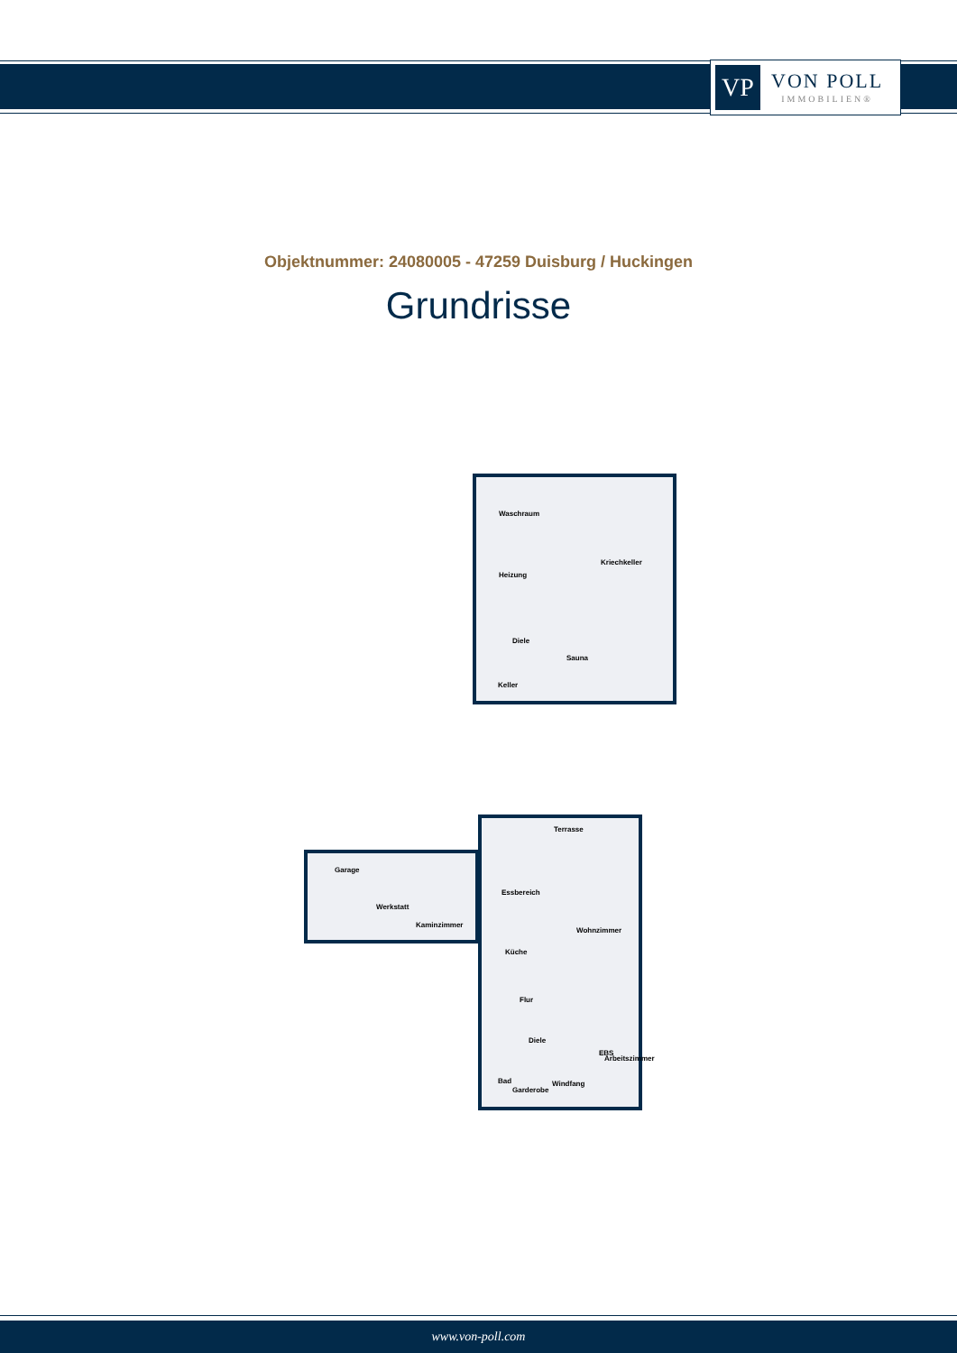VP
VON POLL
IMMOBILIEN®
Objektnummer: 24080005 - 47259 Duisburg / Huckingen
Grundrisse
Waschraum
Kriechkeller
Heizung
Diele
Sauna
Keller
Terrasse
Essbereich
Wohnzimmer
Küche
Flur
Diele
EBS
Arbeitszimmer
Bad
Garderobe
Windfang
Garage
Werkstatt
Kaminzimmer
www.von-poll.com